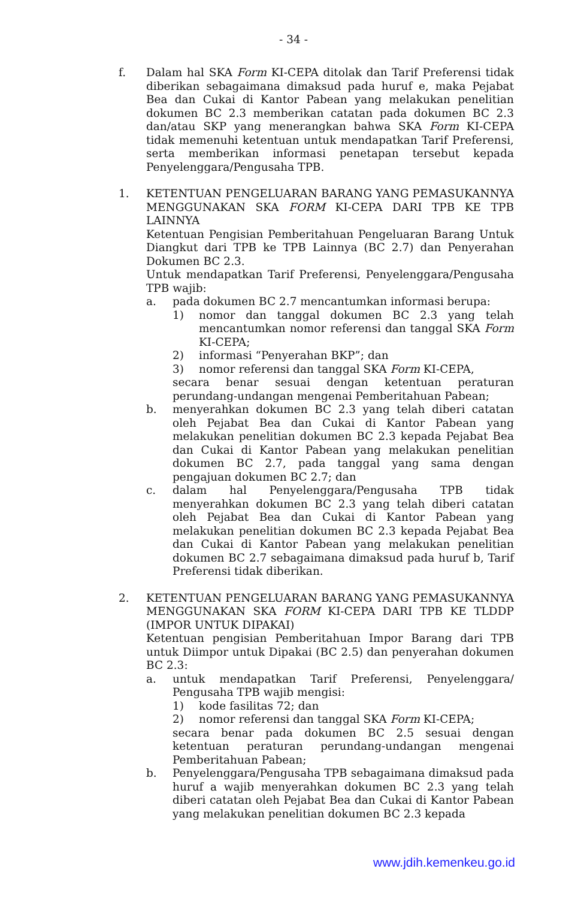- 34 -
f. Dalam hal SKA Form KI-CEPA ditolak dan Tarif Preferensi tidak diberikan sebagaimana dimaksud pada huruf e, maka Pejabat Bea dan Cukai di Kantor Pabean yang melakukan penelitian dokumen BC 2.3 memberikan catatan pada dokumen BC 2.3 dan/atau SKP yang menerangkan bahwa SKA Form KI-CEPA tidak memenuhi ketentuan untuk mendapatkan Tarif Preferensi, serta memberikan informasi penetapan tersebut kepada Penyelenggara/Pengusaha TPB.
1. KETENTUAN PENGELUARAN BARANG YANG PEMASUKANNYA MENGGUNAKAN SKA FORM KI-CEPA DARI TPB KE TPB LAINNYA
Ketentuan Pengisian Pemberitahuan Pengeluaran Barang Untuk Diangkut dari TPB ke TPB Lainnya (BC 2.7) dan Penyerahan Dokumen BC 2.3.
Untuk mendapatkan Tarif Preferensi, Penyelenggara/Pengusaha TPB wajib:
a. pada dokumen BC 2.7 mencantumkan informasi berupa:
1) nomor dan tanggal dokumen BC 2.3 yang telah mencantumkan nomor referensi dan tanggal SKA Form KI-CEPA;
2) informasi “Penyerahan BKP”; dan
3) nomor referensi dan tanggal SKA Form KI-CEPA,
secara benar sesuai dengan ketentuan peraturan perundang-undangan mengenai Pemberitahuan Pabean;
b. menyerahkan dokumen BC 2.3 yang telah diberi catatan oleh Pejabat Bea dan Cukai di Kantor Pabean yang melakukan penelitian dokumen BC 2.3 kepada Pejabat Bea dan Cukai di Kantor Pabean yang melakukan penelitian dokumen BC 2.7, pada tanggal yang sama dengan pengajuan dokumen BC 2.7; dan
c. dalam hal Penyelenggara/Pengusaha TPB tidak menyerahkan dokumen BC 2.3 yang telah diberi catatan oleh Pejabat Bea dan Cukai di Kantor Pabean yang melakukan penelitian dokumen BC 2.3 kepada Pejabat Bea dan Cukai di Kantor Pabean yang melakukan penelitian dokumen BC 2.7 sebagaimana dimaksud pada huruf b, Tarif Preferensi tidak diberikan.
2. KETENTUAN PENGELUARAN BARANG YANG PEMASUKANNYA MENGGUNAKAN SKA FORM KI-CEPA DARI TPB KE TLDDP (IMPOR UNTUK DIPAKAI)
Ketentuan pengisian Pemberitahuan Impor Barang dari TPB untuk Diimpor untuk Dipakai (BC 2.5) dan penyerahan dokumen BC 2.3:
a. untuk mendapatkan Tarif Preferensi, Penyelenggara/ Pengusaha TPB wajib mengisi:
1) kode fasilitas 72; dan
2) nomor referensi dan tanggal SKA Form KI-CEPA;
secara benar pada dokumen BC 2.5 sesuai dengan ketentuan peraturan perundang-undangan mengenai Pemberitahuan Pabean;
b. Penyelenggara/Pengusaha TPB sebagaimana dimaksud pada huruf a wajib menyerahkan dokumen BC 2.3 yang telah diberi catatan oleh Pejabat Bea dan Cukai di Kantor Pabean yang melakukan penelitian dokumen BC 2.3 kepada
www.jdih.kemenkeu.go.id